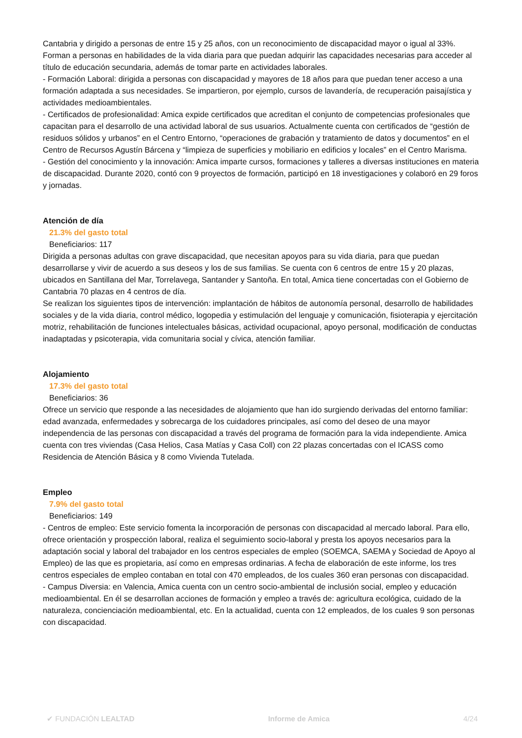Cantabria y dirigido a personas de entre 15 y 25 años, con un reconocimiento de discapacidad mayor o igual al 33%. Forman a personas en habilidades de la vida diaria para que puedan adquirir las capacidades necesarias para acceder al título de educación secundaria, además de tomar parte en actividades laborales.
- Formación Laboral: dirigida a personas con discapacidad y mayores de 18 años para que puedan tener acceso a una formación adaptada a sus necesidades. Se impartieron, por ejemplo, cursos de lavandería, de recuperación paisajística y actividades medioambientales.
- Certificados de profesionalidad: Amica expide certificados que acreditan el conjunto de competencias profesionales que capacitan para el desarrollo de una actividad laboral de sus usuarios. Actualmente cuenta con certificados de “gestión de residuos sólidos y urbanos” en el Centro Entorno, “operaciones de grabación y tratamiento de datos y documentos” en el Centro de Recursos Agustín Bárcena y “limpieza de superficies y mobiliario en edificios y locales” en el Centro Marisma.
- Gestión del conocimiento y la innovación: Amica imparte cursos, formaciones y talleres a diversas instituciones en materia de discapacidad. Durante 2020, contó con 9 proyectos de formación, participó en 18 investigaciones y colaboró en 29 foros y jornadas.
Atención de día
21.3% del gasto total
Beneficiarios: 117
Dirigida a personas adultas con grave discapacidad, que necesitan apoyos para su vida diaria, para que puedan desarrollarse y vivir de acuerdo a sus deseos y los de sus familias. Se cuenta con 6 centros de entre 15 y 20 plazas, ubicados en Santillana del Mar, Torrelavega, Santander y Santoña. En total, Amica tiene concertadas con el Gobierno de Cantabria 70 plazas en 4 centros de día.
Se realizan los siguientes tipos de intervención: implantación de hábitos de autonomía personal, desarrollo de habilidades sociales y de la vida diaria, control médico, logopedia y estimulación del lenguaje y comunicación, fisioterapia y ejercitación motriz, rehabilitación de funciones intelectuales básicas, actividad ocupacional, apoyo personal, modificación de conductas inadaptadas y psicoterapia, vida comunitaria social y cívica, atención familiar.
Alojamiento
17.3% del gasto total
Beneficiarios: 36
Ofrece un servicio que responde a las necesidades de alojamiento que han ido surgiendo derivadas del entorno familiar: edad avanzada, enfermedades y sobrecarga de los cuidadores principales, así como del deseo de una mayor independencia de las personas con discapacidad a través del programa de formación para la vida independiente. Amica cuenta con tres viviendas (Casa Helios, Casa Matías y Casa Coll) con 22 plazas concertadas con el ICASS como Residencia de Atención Básica y 8 como Vivienda Tutelada.
Empleo
7.9% del gasto total
Beneficiarios: 149
- Centros de empleo: Este servicio fomenta la incorporación de personas con discapacidad al mercado laboral. Para ello, ofrece orientación y prospección laboral, realiza el seguimiento socio-laboral y presta los apoyos necesarios para la adaptación social y laboral del trabajador en los centros especiales de empleo (SOEMCA, SAEMA y Sociedad de Apoyo al Empleo) de las que es propietaria, así como en empresas ordinarias. A fecha de elaboración de este informe, los tres centros especiales de empleo contaban en total con 470 empleados, de los cuales 360 eran personas con discapacidad.
- Campus Diversia: en Valencia, Amica cuenta con un centro socio-ambiental de inclusión social, empleo y educación medioambiental. En él se desarrollan acciones de formación y empleo a través de: agricultura ecológica, cuidado de la naturaleza, concienciación medioambiental, etc. En la actualidad, cuenta con 12 empleados, de los cuales 9 son personas con discapacidad.
✔ FUNDACIÓN LEALTAD Informe de Amica 4/24